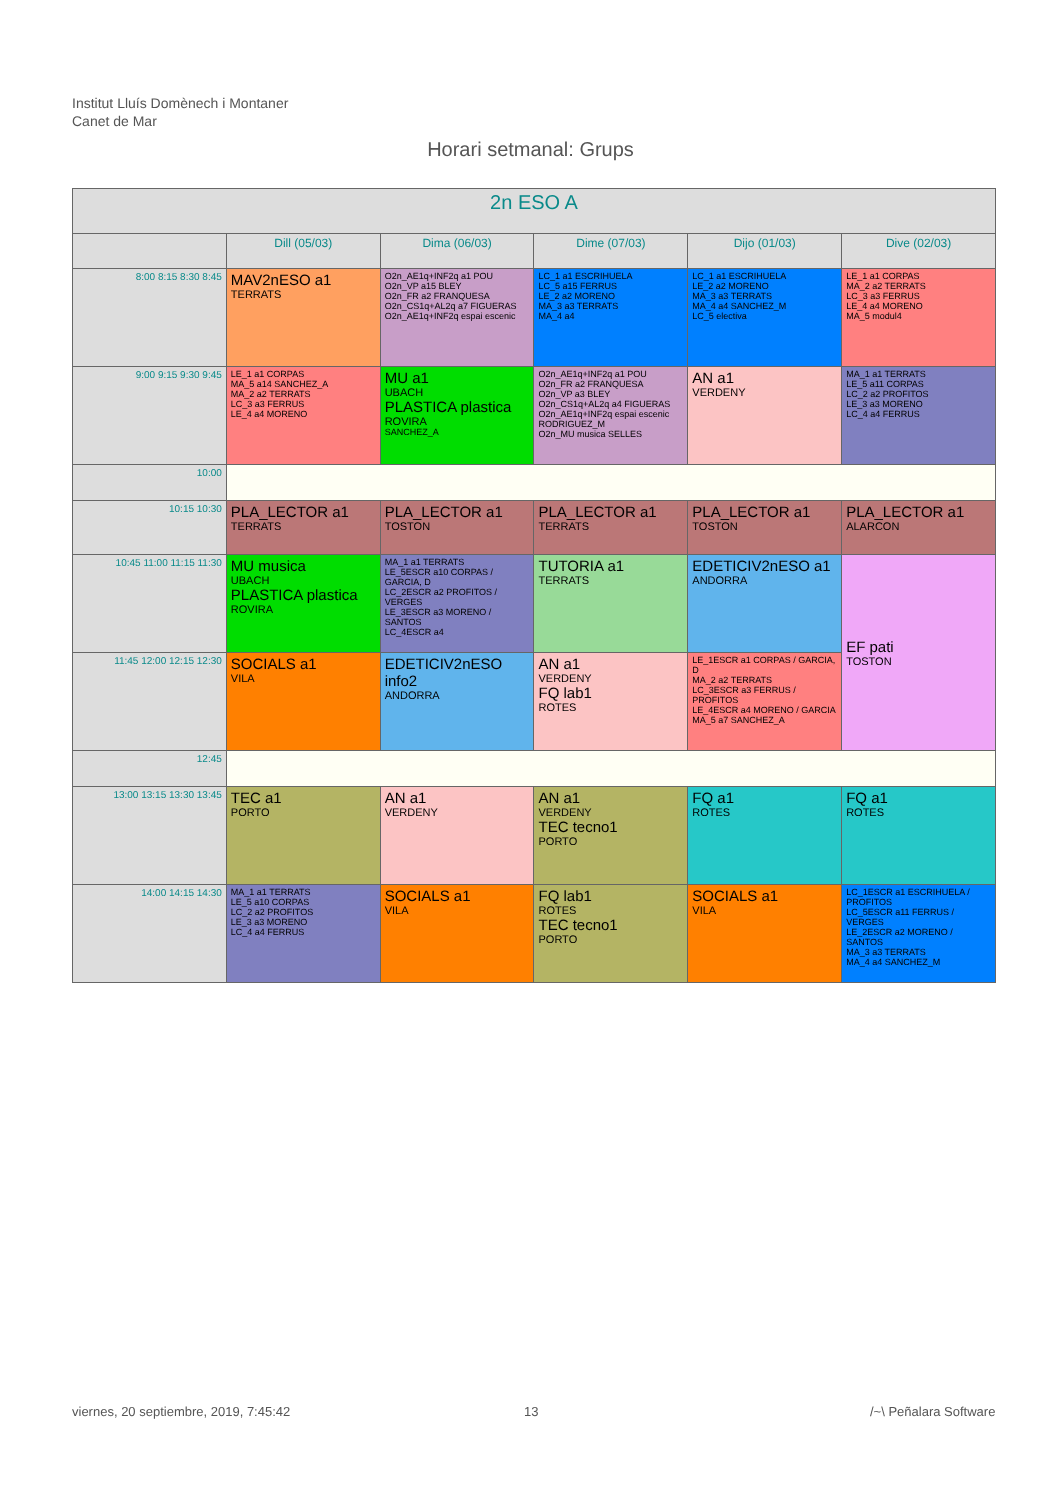Institut Lluís Domènech i Montaner
Canet de Mar
Horari setmanal: Grups
| 2n ESO A | | | | | |
| --- | --- | --- | --- | --- | --- |
| | Dill (05/03) | Dima (06/03) | Dime (07/03) | Dijo (01/03) | Dive (02/03) |
| 8:00 8:15 8:30 8:45 | MAV2nESO a1 TERRATS | O2n_AE1q+INF2q a1 POU O2n_VP a15 BLEY O2n_FR a2 FRANQUESA O2n_CS1q+AL2q a7 FIGUERAS O2n_AE1q+INF2q espai escenic | LC_1 a1 ESCRIHUELA LC_5 a15 FERRUS LE_2 a2 MORENO MA_3 a3 TERRATS MA_4 a4 | LC_1 a1 ESCRIHUELA LE_2 a2 MORENO MA_3 a3 TERRATS MA_4 a4 SANCHEZ_M LC_5 electiva | LE_1 a1 CORPAS MA_2 a2 TERRATS LC_3 a3 FERRUS LE_4 a4 MORENO MA_5 modul4 |
| 9:00 9:15 9:30 9:45 | LE_1 a1 CORPAS MA_5 a14 SANCHEZ_A MA_2 a2 TERRATS LC_3 a3 FERRUS LE_4 a4 MORENO | MU a1 UBACH PLASTICA plastica ROVIRA SANCHEZ_A | O2n_AE1q+INF2q a1 POU O2n_FR a2 FRANQUESA O2n_VP a3 BLEY O2n_CS1q+AL2q a4 FIGUERAS O2n_AE1q+INF2q espai escenic RODRIGUEZ_M O2n_MU musica SELLES | AN a1 VERDENY | MA_1 a1 TERRATS LE_5 a11 CORPAS LC_2 a2 PROFITOS LE_3 a3 MORENO LC_4 a4 FERRUS |
| 10:00 | | | | | |
| 10:15 10:30 | PLA_LECTOR a1 TERRATS | PLA_LECTOR a1 TOSTON | PLA_LECTOR a1 TERRATS | PLA_LECTOR a1 TOSTON | PLA_LECTOR a1 ALARCON |
| 10:45 11:00 11:15 11:30 | MU musica UBACH PLASTICA plastica ROVIRA | MA_1 a1 TERRATS LE_5ESCR a10 CORPAS / GARCIA, D LC_2ESCR a2 PROFITOS / VERGES LE_3ESCR a3 MORENO / SANTOS LC_4ESCR a4 | TUTORIA a1 TERRATS | EDETICIV2nESO a1 ANDORRA | EF pati TOSTON |
| 11:45 12:00 12:15 12:30 | SOCIALS a1 VILA | EDETICIV2nESO info2 ANDORRA | AN a1 VERDENY FQ lab1 ROTES | LE_1ESCR a1 CORPAS / GARCIA, D MA_2 a2 TERRATS LC_3ESCR a3 FERRUS / PROFITOS LE_4ESCR a4 MORENO / GARCIA MA_5 a7 SANCHEZ_A | |
| 12:45 | | | | | |
| 13:00 13:15 13:30 13:45 | TEC a1 PORTO | AN a1 VERDENY | AN a1 VERDENY TEC tecno1 PORTO | FQ a1 ROTES | FQ a1 ROTES |
| 14:00 14:15 14:30 | MA_1 a1 TERRATS LE_5 a10 CORPAS LC_2 a2 PROFITOS LE_3 a3 MORENO LC_4 a4 FERRUS | SOCIALS a1 VILA | FQ lab1 ROTES TEC tecno1 PORTO | SOCIALS a1 VILA | LC_1ESCR a1 ESCRIHUELA / PROFITOS LC_5ESCR a11 FERRUS / VERGES LE_2ESCR a2 MORENO / SANTOS MA_3 a3 TERRATS MA_4 a4 SANCHEZ_M |
viernes, 20 septiembre, 2019, 7:45:42
13 /~\ Peñalara Software